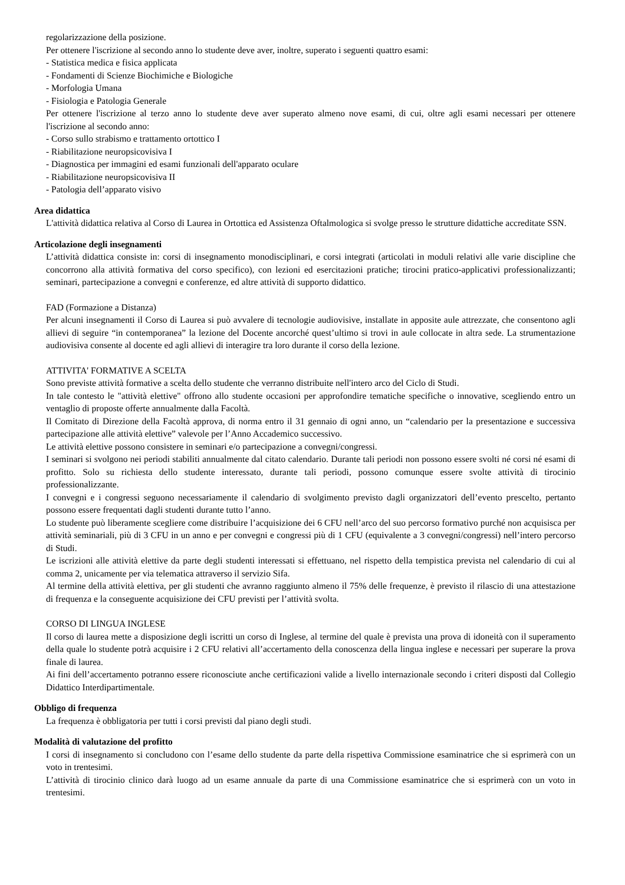regolarizzazione della posizione.
Per ottenere l'iscrizione al secondo anno lo studente deve aver, inoltre, superato i seguenti quattro esami:
- Statistica medica e fisica applicata
- Fondamenti di Scienze Biochimiche e Biologiche
- Morfologia Umana
- Fisiologia e Patologia Generale
Per ottenere l'iscrizione al terzo anno lo studente deve aver superato almeno nove esami, di cui, oltre agli esami necessari per ottenere l'iscrizione al secondo anno:
- Corso sullo strabismo e trattamento ortottico I
- Riabilitazione neuropsicovisiva I
- Diagnostica per immagini ed esami funzionali dell'apparato oculare
- Riabilitazione neuropsicovisiva II
- Patologia dell’apparato visivo
Area didattica
L'attività didattica relativa al Corso di Laurea in Ortottica ed Assistenza Oftalmologica si svolge presso le strutture didattiche accreditate SSN.
Articolazione degli insegnamenti
L’attività didattica consiste in: corsi di insegnamento monodisciplinari, e corsi integrati (articolati in moduli relativi alle varie discipline che concorrono alla attività formativa del corso specifico), con lezioni ed esercitazioni pratiche; tirocini pratico-applicativi professionalizzanti; seminari, partecipazione a convegni e conferenze, ed altre attività di supporto didattico.
FAD (Formazione a Distanza)
Per alcuni insegnamenti il Corso di Laurea si può avvalere di tecnologie audiovisive, installate in apposite aule attrezzate, che consentono agli allievi di seguire “in contemporanea” la lezione del Docente ancorché quest’ultimo si trovi in aule collocate in altra sede. La strumentazione audiovisiva consente al docente ed agli allievi di interagire tra loro durante il corso della lezione.
ATTIVITA' FORMATIVE A SCELTA
Sono previste attività formative a scelta dello studente che verranno distribuite nell'intero arco del Ciclo di Studi.
In tale contesto le "attività elettive" offrono allo studente occasioni per approfondire tematiche specifiche o innovative, scegliendo entro un ventaglio di proposte offerte annualmente dalla Facoltà.
Il Comitato di Direzione della Facoltà approva, di norma entro il 31 gennaio di ogni anno, un “calendario per la presentazione e successiva partecipazione alle attività elettive” valevole per l’Anno Accademico successivo.
Le attività elettive possono consistere in seminari e/o partecipazione a convegni/congressi.
I seminari si svolgono nei periodi stabiliti annualmente dal citato calendario. Durante tali periodi non possono essere svolti né corsi né esami di profitto. Solo su richiesta dello studente interessato, durante tali periodi, possono comunque essere svolte attività di tirocinio professionalizzante.
I convegni e i congressi seguono necessariamente il calendario di svolgimento previsto dagli organizzatori dell’evento prescelto, pertanto possono essere frequentati dagli studenti durante tutto l’anno.
Lo studente può liberamente scegliere come distribuire l’acquisizione dei 6 CFU nell’arco del suo percorso formativo purché non acquisisca per attività seminariali, più di 3 CFU in un anno e per convegni e congressi più di 1 CFU (equivalente a 3 convegni/congressi) nell’intero percorso di Studi.
Le iscrizioni alle attività elettive da parte degli studenti interessati si effettuano, nel rispetto della tempistica prevista nel calendario di cui al comma 2, unicamente per via telematica attraverso il servizio Sifa.
Al termine della attività elettiva, per gli studenti che avranno raggiunto almeno il 75% delle frequenze, è previsto il rilascio di una attestazione di frequenza e la conseguente acquisizione dei CFU previsti per l’attività svolta.
CORSO DI LINGUA INGLESE
Il corso di laurea mette a disposizione degli iscritti un corso di Inglese, al termine del quale è prevista una prova di idoneità con il superamento della quale lo studente potrà acquisire i 2 CFU relativi all’accertamento della conoscenza della lingua inglese e necessari per superare la prova finale di laurea.
Ai fini dell’accertamento potranno essere riconosciute anche certificazioni valide a livello internazionale secondo i criteri disposti dal Collegio Didattico Interdipartimentale.
Obbligo di frequenza
La frequenza è obbligatoria per tutti i corsi previsti dal piano degli studi.
Modalità di valutazione del profitto
I corsi di insegnamento si concludono con l’esame dello studente da parte della rispettiva Commissione esaminatrice che si esprimerà con un voto in trentesimi.
L’attività di tirocinio clinico darà luogo ad un esame annuale da parte di una Commissione esaminatrice che si esprimerà con un voto in trentesimi.